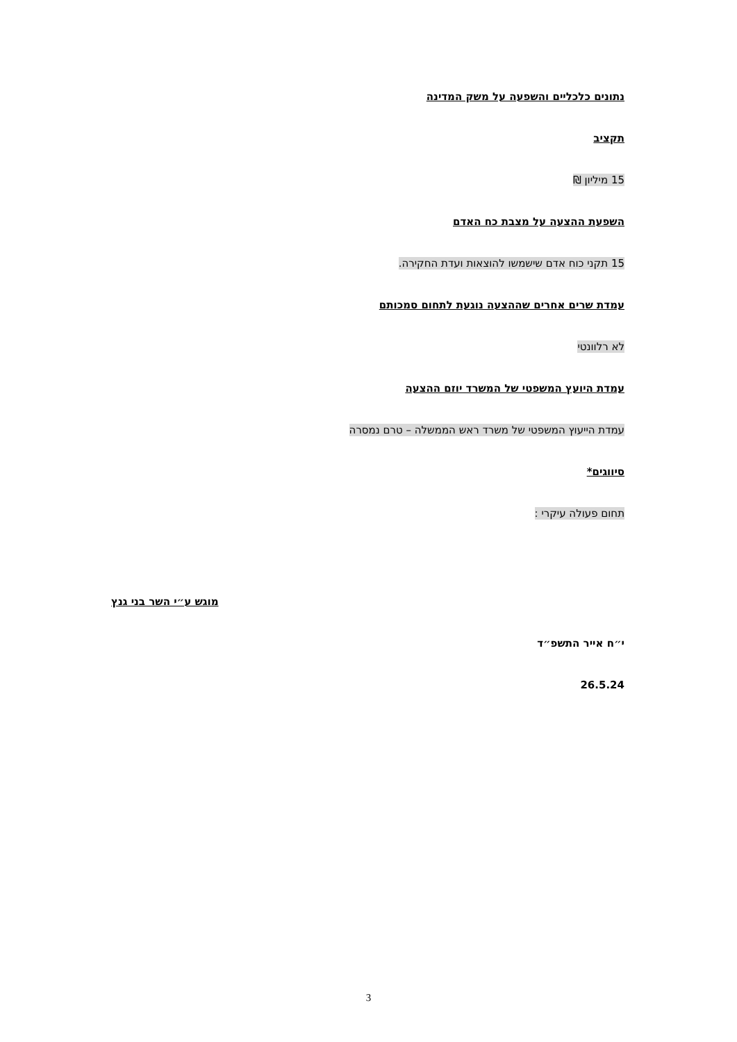נתונים כלכליים והשפעה על משק המדינה
תקציב
15 מיליון ₪
השפעת ההצעה על מצבת כח האדם
15 תקני כוח אדם שישמשו להוצאות ועדת החקירה.
עמדת שרים אחרים שההצעה נוגעת לתחום סמכותם
לא רלוונטי
עמדת היועץ המשפטי של המשרד יוזם ההצעה
עמדת הייעוץ המשפטי של משרד ראש הממשלה – טרם נמסרה
סיווגים*
תחום פעולה עיקרי :
מוגש ע״י השר בני גנץ
י״ח אייר התשפ״ד
26.5.24
3